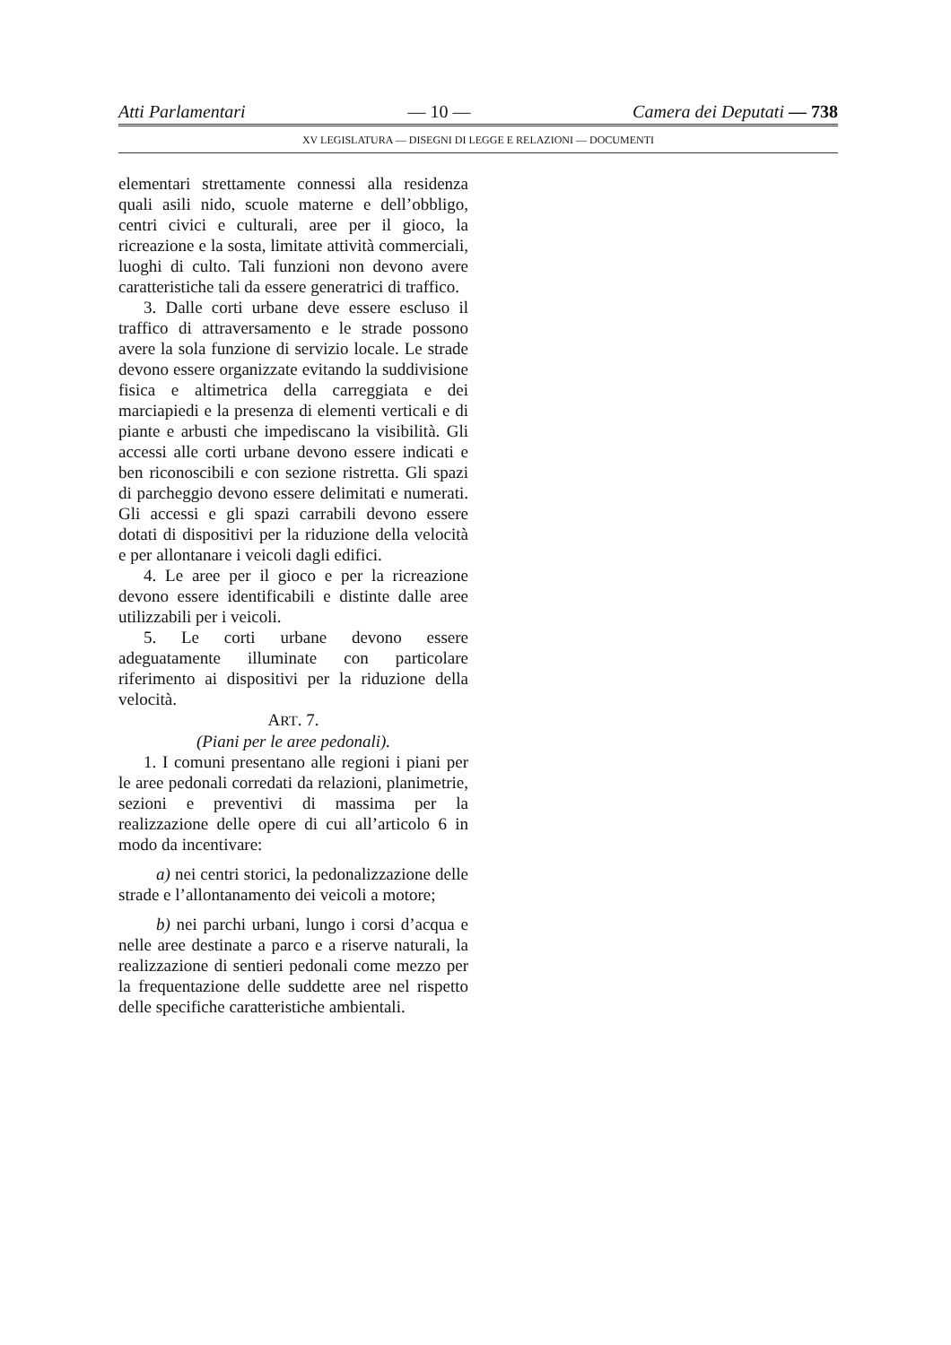Atti Parlamentari — 10 — Camera dei Deputati — 738
XV LEGISLATURA — DISEGNI DI LEGGE E RELAZIONI — DOCUMENTI
elementari strettamente connessi alla residenza quali asili nido, scuole materne e dell’obbligo, centri civici e culturali, aree per il gioco, la ricreazione e la sosta, limitate attività commerciali, luoghi di culto. Tali funzioni non devono avere caratteristiche tali da essere generatrici di traffico.
3. Dalle corti urbane deve essere escluso il traffico di attraversamento e le strade possono avere la sola funzione di servizio locale. Le strade devono essere organizzate evitando la suddivisione fisica e altimetrica della carreggiata e dei marciapiedi e la presenza di elementi verticali e di piante e arbusti che impediscano la visibilità. Gli accessi alle corti urbane devono essere indicati e ben riconoscibili e con sezione ristretta. Gli spazi di parcheggio devono essere delimitati e numerati. Gli accessi e gli spazi carrabili devono essere dotati di dispositivi per la riduzione della velocità e per allontanare i veicoli dagli edifici.
4. Le aree per il gioco e per la ricreazione devono essere identificabili e distinte dalle aree utilizzabili per i veicoli.
5. Le corti urbane devono essere adeguatamente illuminate con particolare riferimento ai dispositivi per la riduzione della velocità.
ART. 7.
(Piani per le aree pedonali).
1. I comuni presentano alle regioni i piani per le aree pedonali corredati da relazioni, planimetrie, sezioni e preventivi di massima per la realizzazione delle opere di cui all’articolo 6 in modo da incentivare:
a) nei centri storici, la pedonalizzazione delle strade e l’allontanamento dei veicoli a motore;
b) nei parchi urbani, lungo i corsi d’acqua e nelle aree destinate a parco e a riserve naturali, la realizzazione di sentieri pedonali come mezzo per la frequentazione delle suddette aree nel rispetto delle specifiche caratteristiche ambientali.